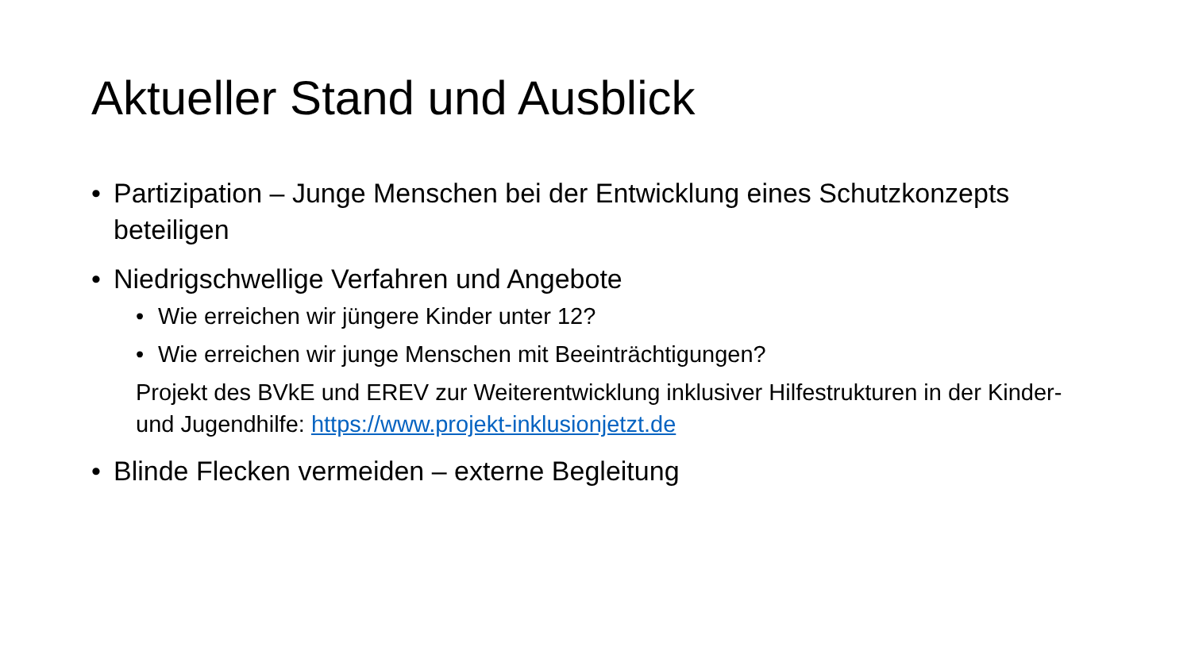Aktueller Stand und Ausblick
• Partizipation – Junge Menschen bei der Entwicklung eines Schutzkonzepts beteiligen
• Niedrigschwellige Verfahren und Angebote
• Wie erreichen wir jüngere Kinder unter 12?
• Wie erreichen wir junge Menschen mit Beeinträchtigungen?
Projekt des BVkE und EREV zur Weiterentwicklung inklusiver Hilfestrukturen in der Kinder- und Jugendhilfe: https://www.projekt-inklusionjetzt.de
• Blinde Flecken vermeiden – externe Begleitung